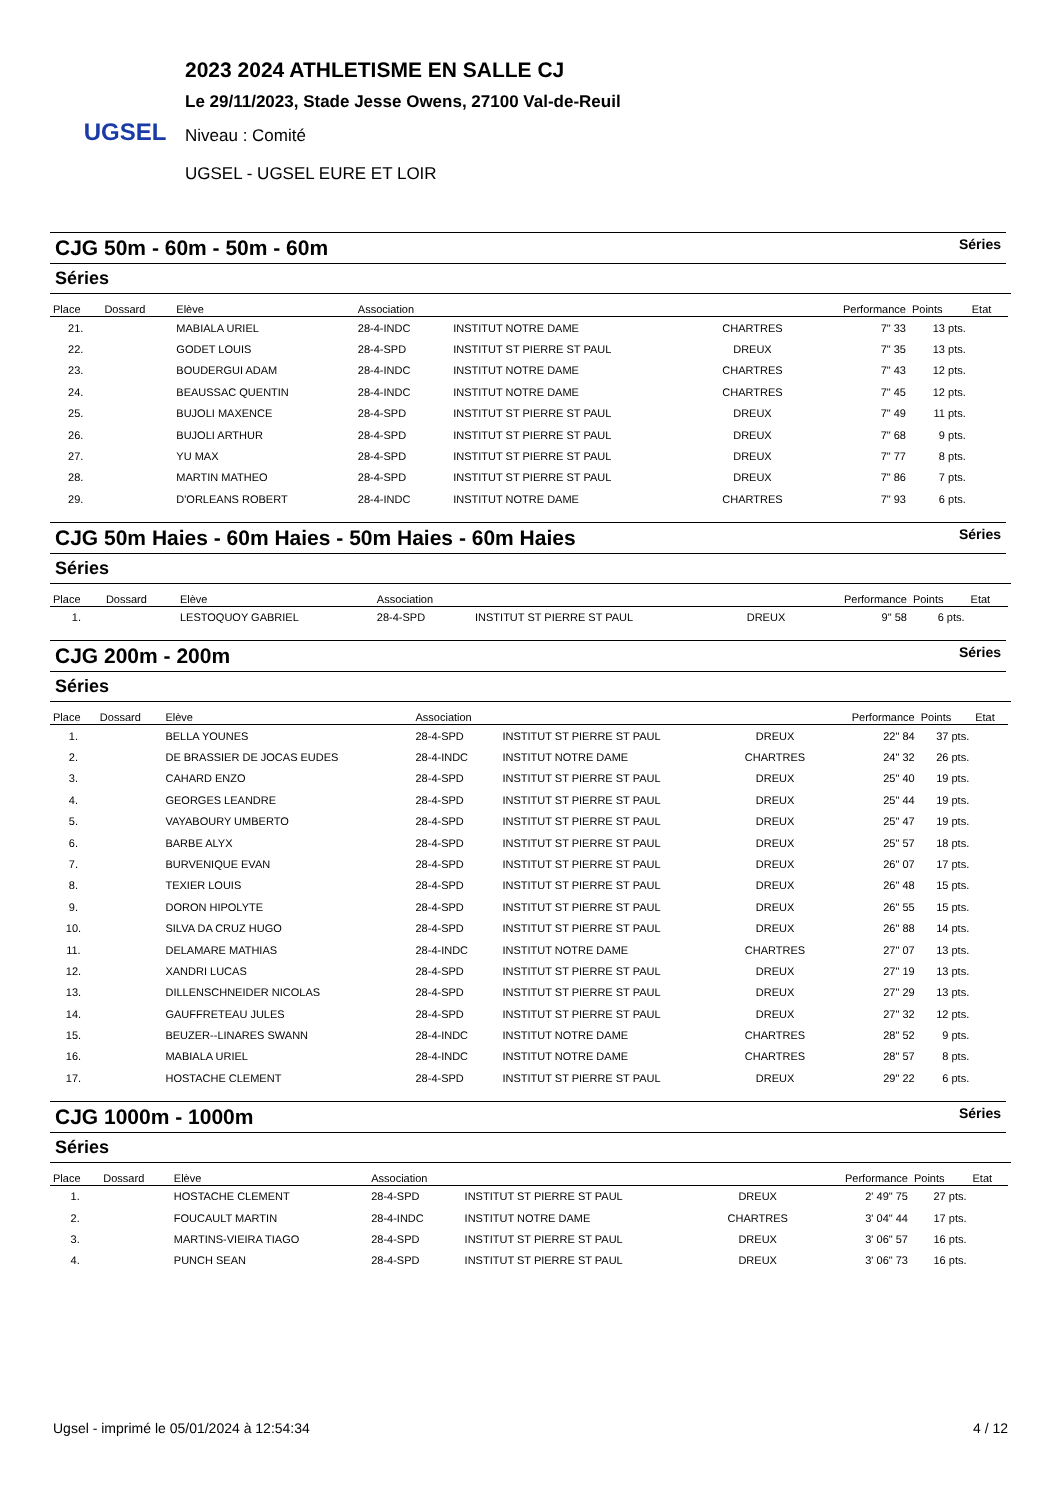UGSEL
2023 2024 ATHLETISME EN SALLE CJ
Le 29/11/2023, Stade Jesse Owens, 27100 Val-de-Reuil
Niveau : Comité
UGSEL - UGSEL EURE ET LOIR
CJG 50m - 60m - 50m - 60m Séries
Séries
| Place | Dossard | Elève | Association | | | Performance | Points | Etat |
| --- | --- | --- | --- | --- | --- | --- | --- | --- |
| 21. | | MABIALA URIEL | 28-4-INDC | INSTITUT NOTRE DAME | CHARTRES | 7" 33 | 13 pts. | |
| 22. | | GODET LOUIS | 28-4-SPD | INSTITUT ST PIERRE ST PAUL | DREUX | 7" 35 | 13 pts. | |
| 23. | | BOUDERGUI ADAM | 28-4-INDC | INSTITUT NOTRE DAME | CHARTRES | 7" 43 | 12 pts. | |
| 24. | | BEAUSSAC QUENTIN | 28-4-INDC | INSTITUT NOTRE DAME | CHARTRES | 7" 45 | 12 pts. | |
| 25. | | BUJOLI MAXENCE | 28-4-SPD | INSTITUT ST PIERRE ST PAUL | DREUX | 7" 49 | 11 pts. | |
| 26. | | BUJOLI ARTHUR | 28-4-SPD | INSTITUT ST PIERRE ST PAUL | DREUX | 7" 68 | 9 pts. | |
| 27. | | YU MAX | 28-4-SPD | INSTITUT ST PIERRE ST PAUL | DREUX | 7" 77 | 8 pts. | |
| 28. | | MARTIN MATHEO | 28-4-SPD | INSTITUT ST PIERRE ST PAUL | DREUX | 7" 86 | 7 pts. | |
| 29. | | D'ORLEANS ROBERT | 28-4-INDC | INSTITUT NOTRE DAME | CHARTRES | 7" 93 | 6 pts. | |
CJG 50m Haies - 60m Haies - 50m Haies - 60m Haies Séries
Séries
| Place | Dossard | Elève | Association | | | Performance | Points | Etat |
| --- | --- | --- | --- | --- | --- | --- | --- | --- |
| 1. | | LESTOQUOY GABRIEL | 28-4-SPD | INSTITUT ST PIERRE ST PAUL | DREUX | 9" 58 | 6 pts. | |
CJG 200m - 200m Séries
Séries
| Place | Dossard | Elève | Association | | | Performance | Points | Etat |
| --- | --- | --- | --- | --- | --- | --- | --- | --- |
| 1. | | BELLA YOUNES | 28-4-SPD | INSTITUT ST PIERRE ST PAUL | DREUX | 22" 84 | 37 pts. | |
| 2. | | DE BRASSIER DE JOCAS EUDES | 28-4-INDC | INSTITUT NOTRE DAME | CHARTRES | 24" 32 | 26 pts. | |
| 3. | | CAHARD ENZO | 28-4-SPD | INSTITUT ST PIERRE ST PAUL | DREUX | 25" 40 | 19 pts. | |
| 4. | | GEORGES LEANDRE | 28-4-SPD | INSTITUT ST PIERRE ST PAUL | DREUX | 25" 44 | 19 pts. | |
| 5. | | VAYABOURY UMBERTO | 28-4-SPD | INSTITUT ST PIERRE ST PAUL | DREUX | 25" 47 | 19 pts. | |
| 6. | | BARBE ALYX | 28-4-SPD | INSTITUT ST PIERRE ST PAUL | DREUX | 25" 57 | 18 pts. | |
| 7. | | BURVENIQUE EVAN | 28-4-SPD | INSTITUT ST PIERRE ST PAUL | DREUX | 26" 07 | 17 pts. | |
| 8. | | TEXIER LOUIS | 28-4-SPD | INSTITUT ST PIERRE ST PAUL | DREUX | 26" 48 | 15 pts. | |
| 9. | | DORON HIPOLYTE | 28-4-SPD | INSTITUT ST PIERRE ST PAUL | DREUX | 26" 55 | 15 pts. | |
| 10. | | SILVA DA CRUZ HUGO | 28-4-SPD | INSTITUT ST PIERRE ST PAUL | DREUX | 26" 88 | 14 pts. | |
| 11. | | DELAMARE MATHIAS | 28-4-INDC | INSTITUT NOTRE DAME | CHARTRES | 27" 07 | 13 pts. | |
| 12. | | XANDRI LUCAS | 28-4-SPD | INSTITUT ST PIERRE ST PAUL | DREUX | 27" 19 | 13 pts. | |
| 13. | | DILLENSCHNEIDER NICOLAS | 28-4-SPD | INSTITUT ST PIERRE ST PAUL | DREUX | 27" 29 | 13 pts. | |
| 14. | | GAUFFRETEAU JULES | 28-4-SPD | INSTITUT ST PIERRE ST PAUL | DREUX | 27" 32 | 12 pts. | |
| 15. | | BEUZER--LINARES SWANN | 28-4-INDC | INSTITUT NOTRE DAME | CHARTRES | 28" 52 | 9 pts. | |
| 16. | | MABIALA URIEL | 28-4-INDC | INSTITUT NOTRE DAME | CHARTRES | 28" 57 | 8 pts. | |
| 17. | | HOSTACHE CLEMENT | 28-4-SPD | INSTITUT ST PIERRE ST PAUL | DREUX | 29" 22 | 6 pts. | |
CJG 1000m - 1000m Séries
Séries
| Place | Dossard | Elève | Association | | | Performance | Points | Etat |
| --- | --- | --- | --- | --- | --- | --- | --- | --- |
| 1. | | HOSTACHE CLEMENT | 28-4-SPD | INSTITUT ST PIERRE ST PAUL | DREUX | 2' 49" 75 | 27 pts. | |
| 2. | | FOUCAULT MARTIN | 28-4-INDC | INSTITUT NOTRE DAME | CHARTRES | 3' 04" 44 | 17 pts. | |
| 3. | | MARTINS-VIEIRA TIAGO | 28-4-SPD | INSTITUT ST PIERRE ST PAUL | DREUX | 3' 06" 57 | 16 pts. | |
| 4. | | PUNCH SEAN | 28-4-SPD | INSTITUT ST PIERRE ST PAUL | DREUX | 3' 06" 73 | 16 pts. | |
Ugsel - imprimé le 05/01/2024 à 12:54:34 4 / 12